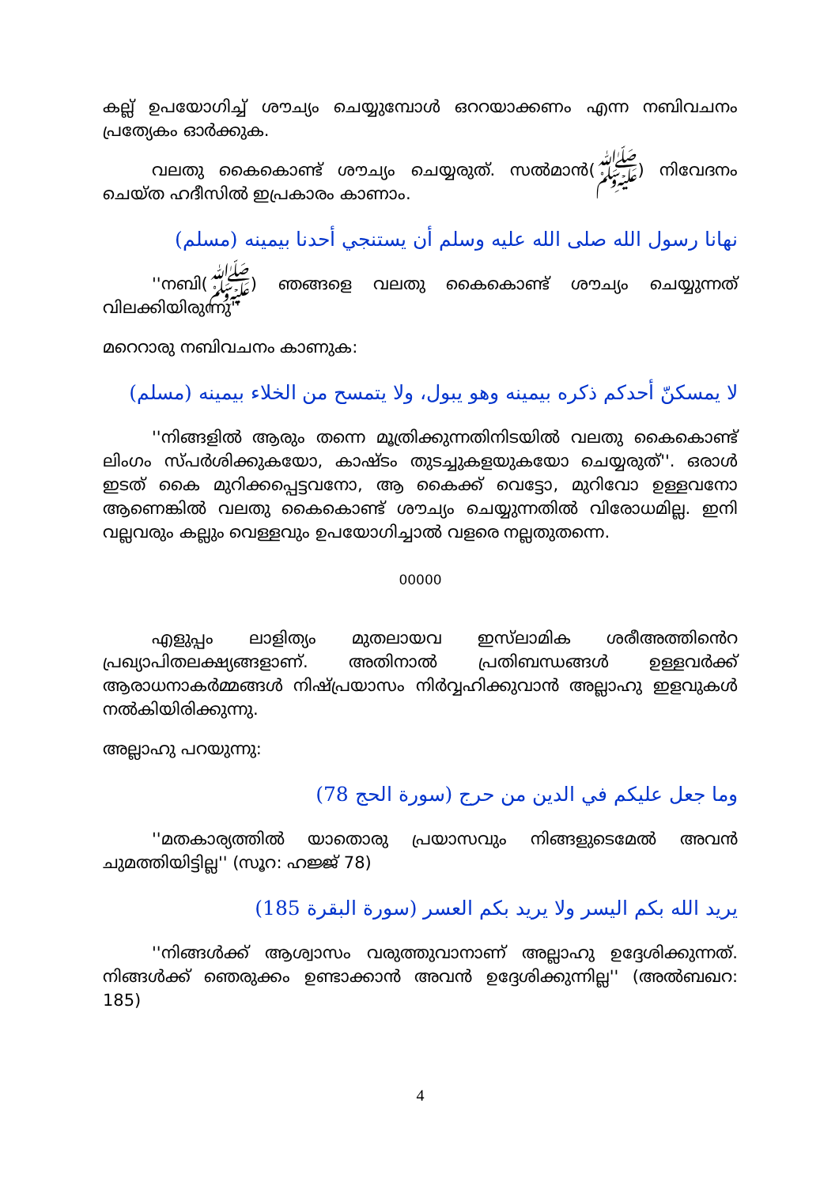കല്ല് ഉപയോഗിച്ച് ശൗച്യം ചെയ്യുമ്പോൾ ഒററയാക്കണം എന്ന നബിവചനം പ്രത്യേകം ഓർക്കുക.
വലതു കൈകൊണ്ട് ശൗച്യം ചെയ്യരുത്. സൽമാൻ(ﷺ) നിവേദനം ചെയ്ത ഹദീസിൽ ഇപ്രകാരം കാണാം.
نهانا رسول الله صلى الله عليه وسلم أن يستنجي أحدنا بيمينه (مسلم)
''നബി(ﷺ) ഞങ്ങളെ വലതു കൈകൊണ്ട് ശൗച്യം ചെയ്യുന്നത് വിലക്കിയിരുന്നു''
മറെറാരു നബിവചനം കാണുക:
لا يمسكنّ أحدكم ذكره بيمينه وهو يبول، ولا يتمسح من الخلاء بيمينه (مسلم)
''നിങ്ങളിൽ ആരും തന്നെ മൂത്രിക്കുന്നതിനിടയിൽ വലതു കൈകൊണ്ട് ലിംഗം സ്പർശിക്കുകയോ, കാഷ്ടം തുടച്ചുകളയുകയോ ചെയ്യരുത്''. ഒരാൾ ഇടത് കൈ മുറിക്കപ്പെട്ടവനോ, ആ കൈക്ക് വെട്ടോ, മുറിവോ ഉള്ളവനോ ആണെങ്കിൽ വലതു കൈകൊണ്ട് ശൗച്യം ചെയ്യുന്നതിൽ വിരോധമില്ല. ഇനി വല്ലവരും കല്ലും വെള്ളവും ഉപയോഗിച്ചാൽ വളരെ നല്ലതുതന്നെ.
00000
എളുപ്പം ലാളിത്യം മുതലായവ ഇസ്‌ലാമിക ശരീഅത്തിൻെറ പ്രഖ്യാപിതലക്ഷ്യങ്ങളാണ്. അതിനാൽ പ്രതിബന്ധങ്ങൾ ഉള്ളവർക്ക് ആരാധനാകർമ്മങ്ങൾ നിഷ്പ്രയാസം നിർവ്വഹിക്കുവാൻ അല്ലാഹു ഇളവുകൾ നൽകിയിരിക്കുന്നു.
അല്ലാഹു പറയുന്നു:
وما جعل عليكم في الدين من حرج (سورة الحج 78)
''മതകാര്യത്തിൽ യാതൊരു പ്രയാസവും നിങ്ങളുടെമേൽ അവൻ ചുമത്തിയിട്ടില്ല'' (സൂറ: ഹജ്ജ് 78)
يريد الله بكم اليسر ولا يريد بكم العسر (سورة البقرة 185)
''നിങ്ങൾക്ക് ആശ്വാസം വരുത്തുവാനാണ് അല്ലാഹു ഉദ്ദേശിക്കുന്നത്. നിങ്ങൾക്ക് ഞെരുക്കം ഉണ്ടാക്കാൻ അവൻ ഉദ്ദേശിക്കുന്നില്ല'' (അൽബഖറ: 185)
4